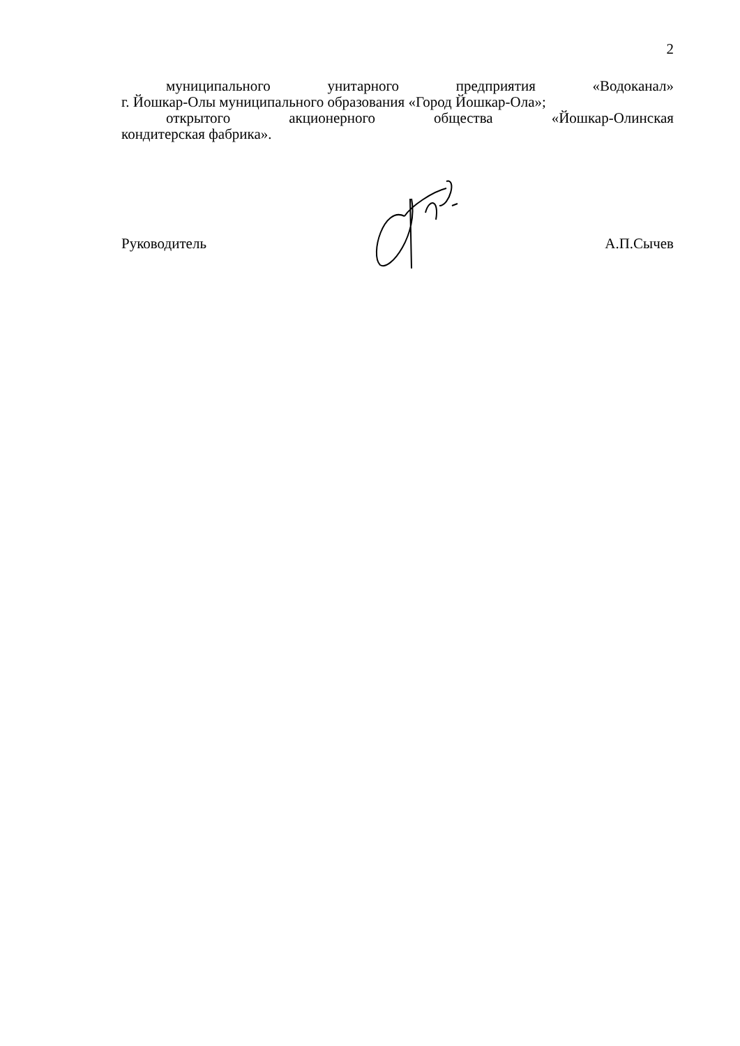2
муниципального унитарного предприятия «Водоканал»
г. Йошкар-Олы муниципального образования «Город Йошкар-Ола»;
открытого акционерного общества «Йошкар-Олинская
кондитерская фабрика».
Руководитель А.П.Сычев